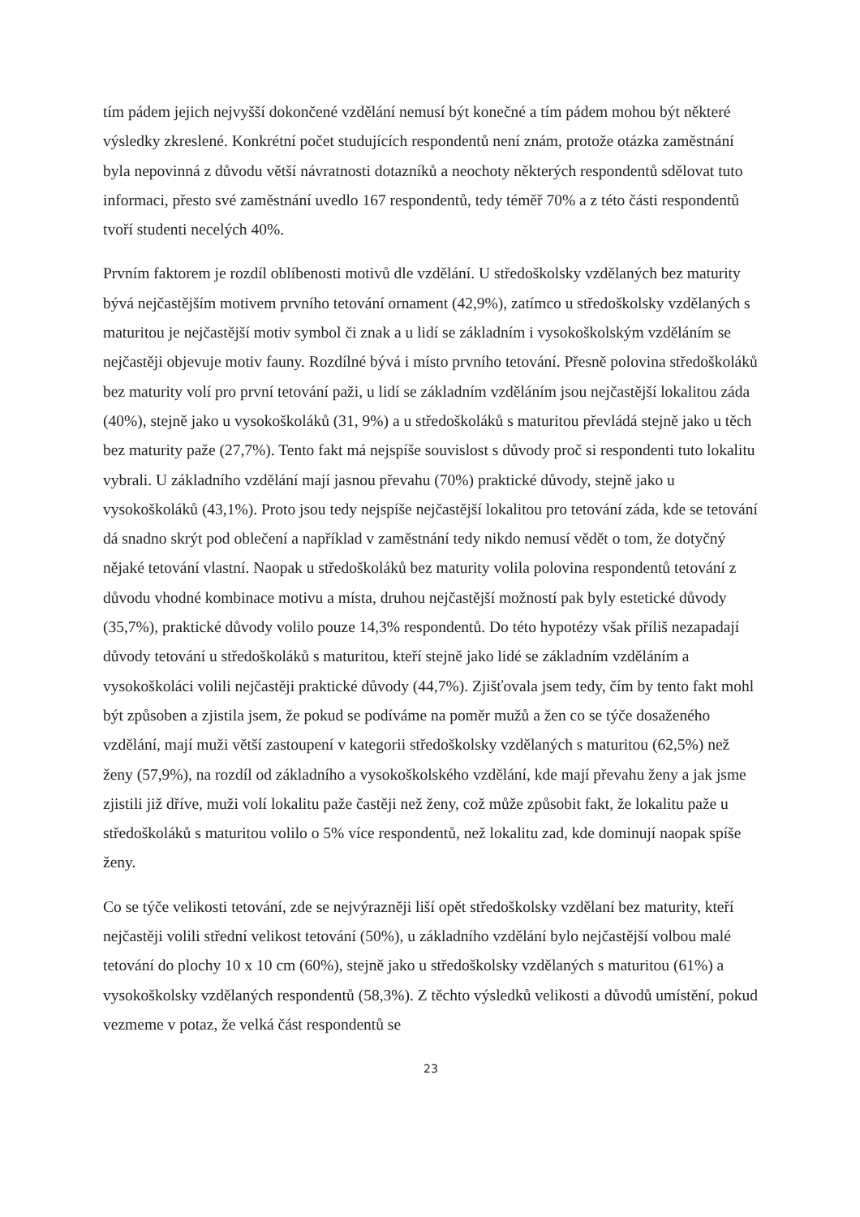tím pádem jejich nejvyšší dokončené vzdělání nemusí být konečné a tím pádem mohou být některé výsledky zkreslené. Konkrétní počet studujících respondentů není znám, protože otázka zaměstnání byla nepovinná z důvodu větší návratnosti dotazníků a neochoty některých respondentů sdělovat tuto informaci, přesto své zaměstnání uvedlo 167 respondentů, tedy téměř 70% a z této části respondentů tvoří studenti necelých 40%.
Prvním faktorem je rozdíl oblíbenosti motivů dle vzdělání. U středoškolsky vzdělaných bez maturity bývá nejčastějším motivem prvního tetování ornament (42,9%), zatímco u středoškolsky vzdělaných s maturitou je nejčastější motiv symbol či znak a u lidí se základním i vysokoškolským vzděláním se nejčastěji objevuje motiv fauny. Rozdílné bývá i místo prvního tetování. Přesně polovina středoškoláků bez maturity volí pro první tetování paži, u lidí se základním vzděláním jsou nejčastější lokalitou záda (40%), stejně jako u vysokoškoláků (31, 9%) a u středoškoláků s maturitou převládá stejně jako u těch bez maturity paže (27,7%). Tento fakt má nejspíše souvislost s důvody proč si respondenti tuto lokalitu vybrali. U základního vzdělání mají jasnou převahu (70%) praktické důvody, stejně jako u vysokoškoláků (43,1%). Proto jsou tedy nejspíše nejčastější lokalitou pro tetování záda, kde se tetování dá snadno skrýt pod oblečení a například v zaměstnání tedy nikdo nemusí vědět o tom, že dotyčný nějaké tetování vlastní. Naopak u středoškoláků bez maturity volila polovina respondentů tetování z důvodu vhodné kombinace motivu a místa, druhou nejčastější možností pak byly estetické důvody (35,7%), praktické důvody volilo pouze 14,3% respondentů. Do této hypotézy však příliš nezapadají důvody tetování u středoškoláků s maturitou, kteří stejně jako lidé se základním vzděláním a vysokoškoláci volili nejčastěji praktické důvody (44,7%). Zjišťovala jsem tedy, čím by tento fakt mohl být způsoben a zjistila jsem, že pokud se podíváme na poměr mužů a žen co se týče dosaženého vzdělání, mají muži větší zastoupení v kategorii středoškolsky vzdělaných s maturitou (62,5%) než ženy (57,9%), na rozdíl od základního a vysokoškolského vzdělání, kde mají převahu ženy a jak jsme zjistili již dříve, muži volí lokalitu paže častěji než ženy, což může způsobit fakt, že lokalitu paže u středoškoláků s maturitou volilo o 5% více respondentů, než lokalitu zad, kde dominují naopak spíše ženy.
Co se týče velikosti tetování, zde se nejvýrazněji liší opět středoškolsky vzdělaní bez maturity, kteří nejčastěji volili střední velikost tetování (50%), u základního vzdělání bylo nejčastější volbou malé tetování do plochy 10 x 10 cm (60%), stejně jako u středoškolsky vzdělaných s maturitou (61%) a vysokoškolsky vzdělaných respondentů (58,3%). Z těchto výsledků velikosti a důvodů umístění, pokud vezmeme v potaz, že velká část respondentů se
23